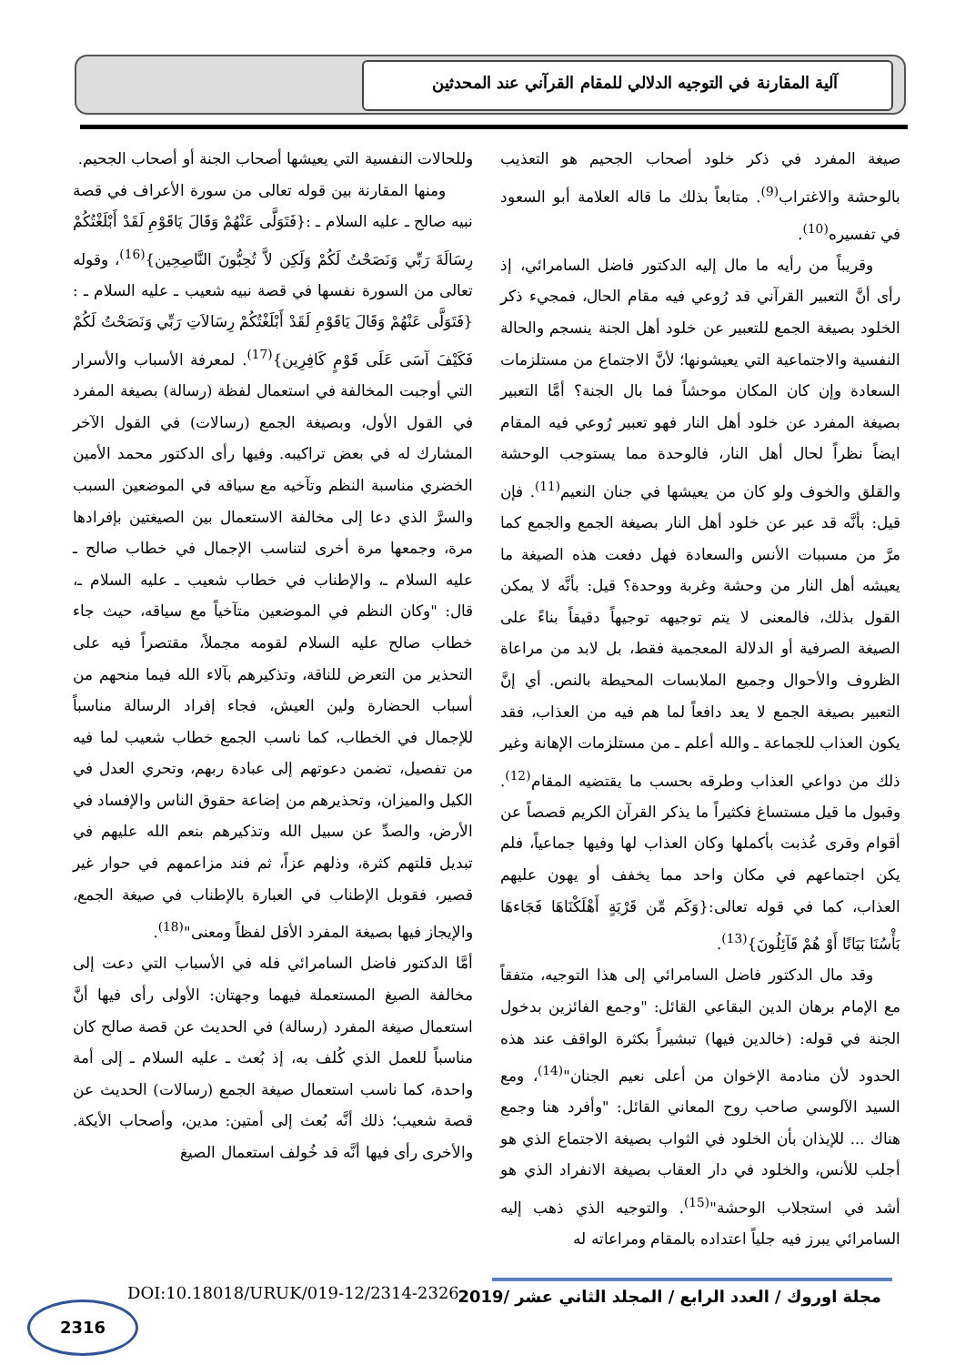آلية المقارنة في التوجيه الدلالي للمقام القرآني عند المحدثين
صيغة المفرد في ذكر خلود أصحاب الجحيم هو التعذيب بالوحشة والاغتراب<sup>(9)</sup>. متابعاً بذلك ما قاله العلامة أبو السعود في تفسيره<sup>(10)</sup>.
وقريباً من رأيه ما مال إليه الدكتور فاضل السامرائي، إذ رأى أنَّ التعبير القرآني قد رُوعي فيه مقام الحال، فمجيء ذكر الخلود بصيغة الجمع للتعبير عن خلود أهل الجنة ينسجم والحالة النفسية والاجتماعية التي يعيشونها؛ لأنَّ الاجتماع من مستلزمات السعادة وإن كان المكان موحشاً فما بال الجنة؟ أمَّا التعبير بصيغة المفرد عن خلود أهل النار فهو تعبير رُوعي فيه المقام ايضاً نظراً لحال أهل النار، فالوحدة مما يستوجب الوحشة والقلق والخوف ولو كان من يعيشها في جنان النعيم<sup>(11)</sup>. فإن قيل: بأنَّه قد عبر عن خلود أهل النار بصيغة الجمع والجمع كما مرَّ من مسببات الأنس والسعادة فهل دفعت هذه الصيغة ما يعيشه أهل النار من وحشة وغربة ووحدة؟ قيل: بأنَّه لا يمكن القول بذلك، فالمعنى لا يتم توجيهه توجيهاً دقيقاً بناءً على الصيغة الصرفية أو الدلالة المعجمية فقط، بل لابد من مراعاة الظروف والأحوال وجميع الملابسات المحيطة بالنص. أي إنَّ التعبير بصيغة الجمع لا يعد دافعاً لما هم فيه من العذاب، فقد يكون العذاب للجماعة ـ والله أعلم ـ من مستلزمات الإهانة وغير ذلك من دواعي العذاب وطرقه بحسب ما يقتضيه المقام<sup>(12)</sup>. وقبول ما قيل مستساغ فكثيراً ما يذكر القرآن الكريم قصصاً عن أقوام وقرى عُذبت بأكملها وكان العذاب لها وفيها جماعياً، فلم يكن اجتماعهم في مكان واحد مما يخفف أو يهون عليهم العذاب، كما في قوله تعالى:{وَكَم مِّن قَرْيَةٍ أَهْلَكْنَاهَا فَجَاءهَا بَأْسُنَا بَيَاتًا أَوْ هُمْ قَآئِلُونَ}<sup>(13)</sup>.
وقد مال الدكتور فاضل السامرائي إلى هذا التوجيه، متفقاً مع الإمام برهان الدين البقاعي القائل: "وجمع الفائزين بدخول الجنة في قوله: (خالدين فيها) تبشيراً بكثرة الواقف عند هذه الحدود لأن منادمة الإخوان من أعلى نعيم الجنان"<sup>(14)</sup>، ومع السيد الآلوسي صاحب روح المعاني القائل: "وأفرد هنا وجمع هناك ... للإيذان بأن الخلود في الثواب بصيغة الاجتماع الذي هو أجلب للأنس، والخلود في دار العقاب بصيغة الانفراد الذي هو أشد في استجلاب الوحشة"<sup>(15)</sup>. والتوجيه الذي ذهب إليه السامرائي يبرز فيه جلياً اعتداده بالمقام ومراعاته له
وللحالات النفسية التي يعيشها أصحاب الجنة أو أصحاب الجحيم.
ومنها المقارنة بين قوله تعالى من سورة الأعراف في قصة نبيه صالح ـ عليه السلام ـ :{فَتَوَلَّى عَنْهُمْ وَقَالَ يَاقَوْمِ لَقَدْ أَبْلَغْتُكُمْ رِسَالَةَ رَبِّي وَنَصَحْتُ لَكُمْ وَلَكِن لاَّ تُحِبُّونَ النَّاصِحِين}<sup>(16)</sup>، وقوله تعالى من السورة نفسها في قصة نبيه شعيب ـ عليه السلام ـ :{فَتَوَلَّى عَنْهُمْ وَقَالَ يَاقَوْمِ لَقَدْ أَبْلَغْتُكُمْ رِسَالاَتِ رَبِّي وَنَصَحْتُ لَكُمْ فَكَيْفَ آسَى عَلَى قَوْمٍ كَافِرِين}<sup>(17)</sup>. لمعرفة الأسباب والأسرار التي أوجبت المخالفة في استعمال لفظة (رسالة) بصيغة المفرد في القول الأول، وبصيغة الجمع (رسالات) في القول الآخر المشارك له في بعض تراكيبه. وفيها رأى الدكتور محمد الأمين الخضري مناسبة النظم وتآخيه مع سياقه في الموضعين السبب والسرَّ الذي دعا إلى مخالفة الاستعمال بين الصيغتين بإفرادها مرة، وجمعها مرة أخرى لتناسب الإجمال في خطاب صالح ـ عليه السلام ـ، والإطناب في خطاب شعيب ـ عليه السلام ـ، قال: "وكان النظم في الموضعين متآخياً مع سياقه، حيث جاء خطاب صالح عليه السلام لقومه مجملاً، مقتصراً فيه على التحذير من التعرض للناقة، وتذكيرهم بآلاء الله فيما منحهم من أسباب الحضارة ولين العيش، فجاء إفراد الرسالة مناسباً للإجمال في الخطاب، كما ناسب الجمع خطاب شعيب لما فيه من تفصيل، تضمن دعوتهم إلى عبادة ربهم، وتحري العدل في الكيل والميزان، وتحذيرهم من إضاعة حقوق الناس والإفساد في الأرض، والصدِّ عن سبيل الله وتذكيرهم بنعم الله عليهم في تبديل قلتهم كثرة، وذلهم عزاً، ثم فند مزاعمهم في حوار غير قصير، فقوبل الإطناب في العبارة بالإطناب في صيغة الجمع، والإيجاز فيها بصيغة المفرد الأقل لفظاً ومعنى"<sup>(18)</sup>.
أمَّا الدكتور فاضل السامرائي فله في الأسباب التي دعت إلى مخالفة الصيغ المستعملة فيهما وجهتان: الأولى رأى فيها أنَّ استعمال صيغة المفرد (رسالة) في الحديث عن قصة صالح كان مناسباً للعمل الذي كُلف به، إذ بُعث ـ عليه السلام ـ إلى أمة واحدة، كما ناسب استعمال صيغة الجمع (رسالات) الحديث عن قصة شعيب؛ ذلك أنَّه بُعث إلى أمتين: مدين، وأصحاب الأيكة. والأخرى رأى فيها أنَّه قد خُولف استعمال الصيغ
مجلة اوروك / العدد الرابع / المجلد الثاني عشر /2019
DOI:10.18018/URUK/019-12/2314-2326
2316